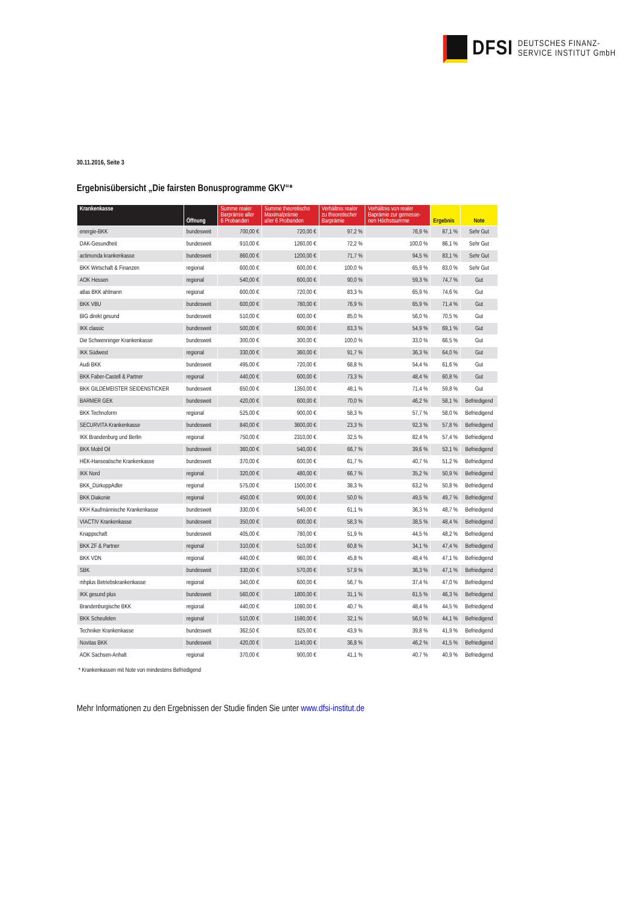DFSI
DEUTSCHES FINANZ-
SERVICE INSTITUT GmbH
30.11.2016, Seite 3
Ergebnisübersicht „Die fairsten Bonusprogramme GKV“*
| Krankenkasse | Öffnung | Summe realer Barprämie aller 6 Probanden | Summe theoretische Maximalprämie aller 6 Probanden | Verhältnis realer zu theoretischer Barprämie | Verhältnis von realer Baprämie zur gemesse- nen Höchstsumme | Ergebnis | Note |
| --- | --- | --- | --- | --- | --- | --- | --- |
| energie-BKK | bundesweit | 700,00 € | 720,00 € | 97,2 % | 76,9 % | 87,1 % | Sehr Gut |
| DAK-Gesundheit | bundesweit | 910,00 € | 1260,00 € | 72,2 % | 100,0 % | 86,1 % | Sehr Gut |
| actimonda krankenkasse | bundesweit | 860,00 € | 1200,00 € | 71,7 % | 94,5 % | 83,1 % | Sehr Gut |
| BKK Wirtschaft & Finanzen | regional | 600,00 € | 600,00 € | 100,0 % | 65,9 % | 83,0 % | Sehr Gut |
| AOK Hessen | regional | 540,00 € | 600,00 € | 90,0 % | 59,3 % | 74,7 % | Gut |
| atlas BKK ahlmann | regional | 600,00 € | 720,00 € | 83,3 % | 65,9 % | 74,6 % | Gut |
| BKK VBU | bundesweit | 600,00 € | 780,00 € | 76,9 % | 65,9 % | 71,4 % | Gut |
| BIG direkt gesund | bundesweit | 510,00 € | 600,00 € | 85,0 % | 56,0 % | 70,5 % | Gut |
| IKK classic | bundesweit | 500,00 € | 600,00 € | 83,3 % | 54,9 % | 69,1 % | Gut |
| Die Schwenninger Krankenkasse | bundesweit | 300,00 € | 300,00 € | 100,0 % | 33,0 % | 66,5 % | Gut |
| IKK Südwest | regional | 330,00 € | 360,00 € | 91,7 % | 36,3 % | 64,0 % | Gut |
| Audi BKK | bundesweit | 495,00 € | 720,00 € | 68,8 % | 54,4 % | 61,6 % | Gut |
| BKK Faber-Castell & Partner | regional | 440,00 € | 600,00 € | 73,3 % | 48,4 % | 60,8 % | Gut |
| BKK GILDEMEISTER SEIDENSTICKER | bundesweit | 650,00 € | 1350,00 € | 48,1 % | 71,4 % | 59,8 % | Gut |
| BARMER GEK | bundesweit | 420,00 € | 600,00 € | 70,0 % | 46,2 % | 58,1 % | Befriedigend |
| BKK Technoform | regional | 525,00 € | 900,00 € | 58,3 % | 57,7 % | 58,0 % | Befriedigend |
| SECURVITA Krankenkasse | bundesweit | 840,00 € | 3600,00 € | 23,3 % | 92,3 % | 57,8 % | Befriedigend |
| IKK Brandenburg und Berlin | regional | 750,00 € | 2310,00 € | 32,5 % | 82,4 % | 57,4 % | Befriedigend |
| BKK Mobil Oil | bundesweit | 360,00 € | 540,00 € | 66,7 % | 39,6 % | 53,1 % | Befriedigend |
| HEK-Hanseatische Krankenkasse | bundesweit | 370,00 € | 600,00 € | 61,7 % | 40,7 % | 51,2 % | Befriedigend |
| IKK Nord | regional | 320,00 € | 480,00 € | 66,7 % | 35,2 % | 50,9 % | Befriedigend |
| BKK_DürkoppAdler | regional | 575,00 € | 1500,00 € | 38,3 % | 63,2 % | 50,8 % | Befriedigend |
| BKK Diakonie | regional | 450,00 € | 900,00 € | 50,0 % | 49,5 % | 49,7 % | Befriedigend |
| KKH Kaufmännische Krankenkasse | bundesweit | 330,00 € | 540,00 € | 61,1 % | 36,3 % | 48,7 % | Befriedigend |
| VIACTIV Krankenkasse | bundesweit | 350,00 € | 600,00 € | 58,3 % | 38,5 % | 48,4 % | Befriedigend |
| Knappschaft | bundesweit | 405,00 € | 780,00 € | 51,9 % | 44,5 % | 48,2 % | Befriedigend |
| BKK ZF & Partner | regional | 310,00 € | 510,00 € | 60,8 % | 34,1 % | 47,4 % | Befriedigend |
| BKK VDN | regional | 440,00 € | 960,00 € | 45,8 % | 48,4 % | 47,1 % | Befriedigend |
| SBK | bundesweit | 330,00 € | 570,00 € | 57,9 % | 36,3 % | 47,1 % | Befriedigend |
| mhplus Betriebskrankenkasse | regional | 340,00 € | 600,00 € | 56,7 % | 37,4 % | 47,0 % | Befriedigend |
| IKK gesund plus | bundesweit | 560,00 € | 1800,00 € | 31,1 % | 61,5 % | 46,3 % | Befriedigend |
| Brandenburgische BKK | regional | 440,00 € | 1080,00 € | 40,7 % | 48,4 % | 44,5 % | Befriedigend |
| BKK Scheufelen | regional | 510,00 € | 1590,00 € | 32,1 % | 56,0 % | 44,1 % | Befriedigend |
| Techniker Krankenkasse | bundesweit | 362,50 € | 825,00 € | 43,9 % | 39,8 % | 41,9 % | Befriedigend |
| Novitas BKK | bundesweit | 420,00 € | 1140,00 € | 36,8 % | 46,2 % | 41,5 % | Befriedigend |
| AOK Sachsen-Anhalt | regional | 370,00 € | 900,00 € | 41,1 % | 40,7 % | 40,9 % | Befriedigend |
* Krankenkassen mit Note von mindestens Befriedigend
Mehr Informationen zu den Ergebnissen der Studie finden Sie unter www.dfsi-institut.de